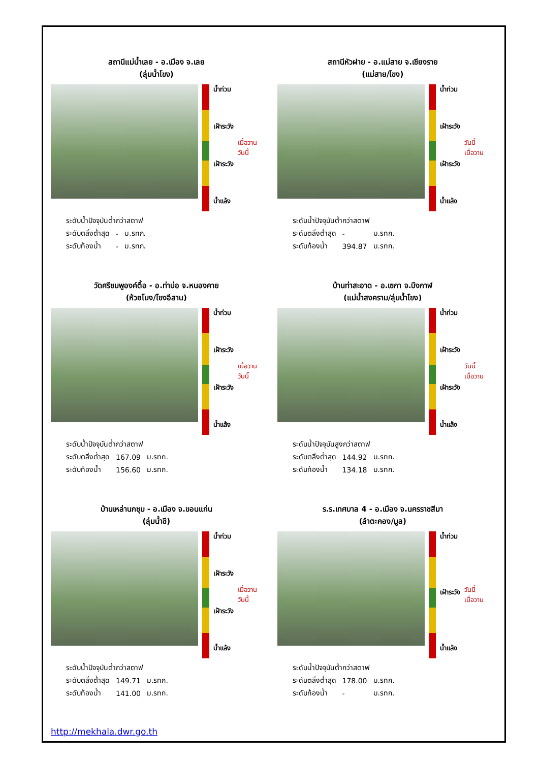สถานีแม่น้ำเลย - อ.เมือง จ.เลย
(ลุ่มน้ำโขง)
น้ำท่วม
เฝ้าระวัง
เฝ้าระวัง
น้ำแล้ง
เมื่อวาน
วันนี้
| ระดับน้ำปัจจุบันต่ำกว่าสตาฟ | | |
| ระดับตลิ่งต่ำสุด | - | ม.รทก. |
| ระดับท้องน้ำ | - | ม.รทก. |
สถานีหัวฝาย - อ.แม่สาย จ.เชียงราย
(แม่สาย/โขง)
น้ำท่วม
เฝ้าระวัง
เฝ้าระวัง
น้ำแล้ง
วันนี้
เมื่อวาน
| ระดับน้ำปัจจุบันต่ำกว่าสตาฟ | | |
| ระดับตลิ่งต่ำสุด | - | ม.รทก. |
| ระดับท้องน้ำ | 394.87 | ม.รทก. |
วัดศรีชมพูองค์ตื้อ - อ.ท่าบ่อ จ.หนองคาย
(ห้วยโมง/โขงอีสาน)
น้ำท่วม
เฝ้าระวัง
เฝ้าระวัง
น้ำแล้ง
เมื่อวาน
วันนี้
| ระดับน้ำปัจจุบันต่ำกว่าสตาฟ | | |
| ระดับตลิ่งต่ำสุด | 167.09 | ม.รทก. |
| ระดับท้องน้ำ | 156.60 | ม.รทก. |
บ้านท่าสะอาด - อ.เซกา จ.บึงกาฬ
(แม่น้ำสงคราม/ลุ่มน้ำโขง)
น้ำท่วม
เฝ้าระวัง
เฝ้าระวัง
น้ำแล้ง
วันนี้
เมื่อวาน
| ระดับน้ำปัจจุบันสูงกว่าสตาฟ | | |
| ระดับตลิ่งต่ำสุด | 144.92 | ม.รทก. |
| ระดับท้องน้ำ | 134.18 | ม.รทก. |
บ้านเหล่านกชุม - อ.เมือง จ.ขอนแก่น
(ลุ่มน้ำชี)
น้ำท่วม
เฝ้าระวัง
เฝ้าระวัง
น้ำแล้ง
เมื่อวาน
วันนี้
| ระดับน้ำปัจจุบันต่ำกว่าสตาฟ | | |
| ระดับตลิ่งต่ำสุด | 149.71 | ม.รทก. |
| ระดับท้องน้ำ | 141.00 | ม.รทก. |
ร.ร.เทศบาล 4 - อ.เมือง จ.นครราชสีมา
(ลำตะคอง/มูล)
น้ำท่วม
เฝ้าระวัง
น้ำแล้ง
วันนี้
เมื่อวาน
| ระดับน้ำปัจจุบันต่ำกว่าสตาฟ | | |
| ระดับตลิ่งต่ำสุด | 178.00 | ม.รทก. |
| ระดับท้องน้ำ | - | ม.รทก. |
http://mekhala.dwr.go.th